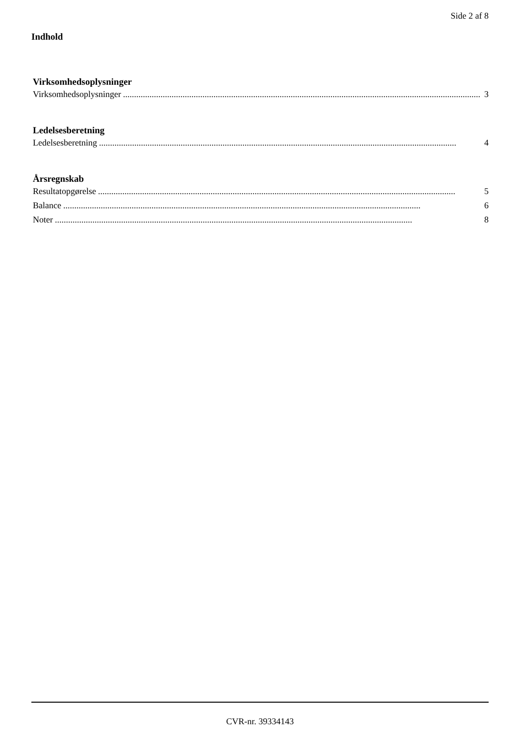Side 2 af 8
Indhold
Virksomhedsoplysninger
Virksomhedsoplysninger.................................................................................................................................................................. 3
Ledelsesberetning
Ledelsesberetning.................................................................................................................................................................. 4
Årsregnskab
Resultatopgørelse.................................................................................................................................................................. 5
Balance.................................................................................................................................................................. 6
Noter.................................................................................................................................................................. 8
CVR-nr. 39334143